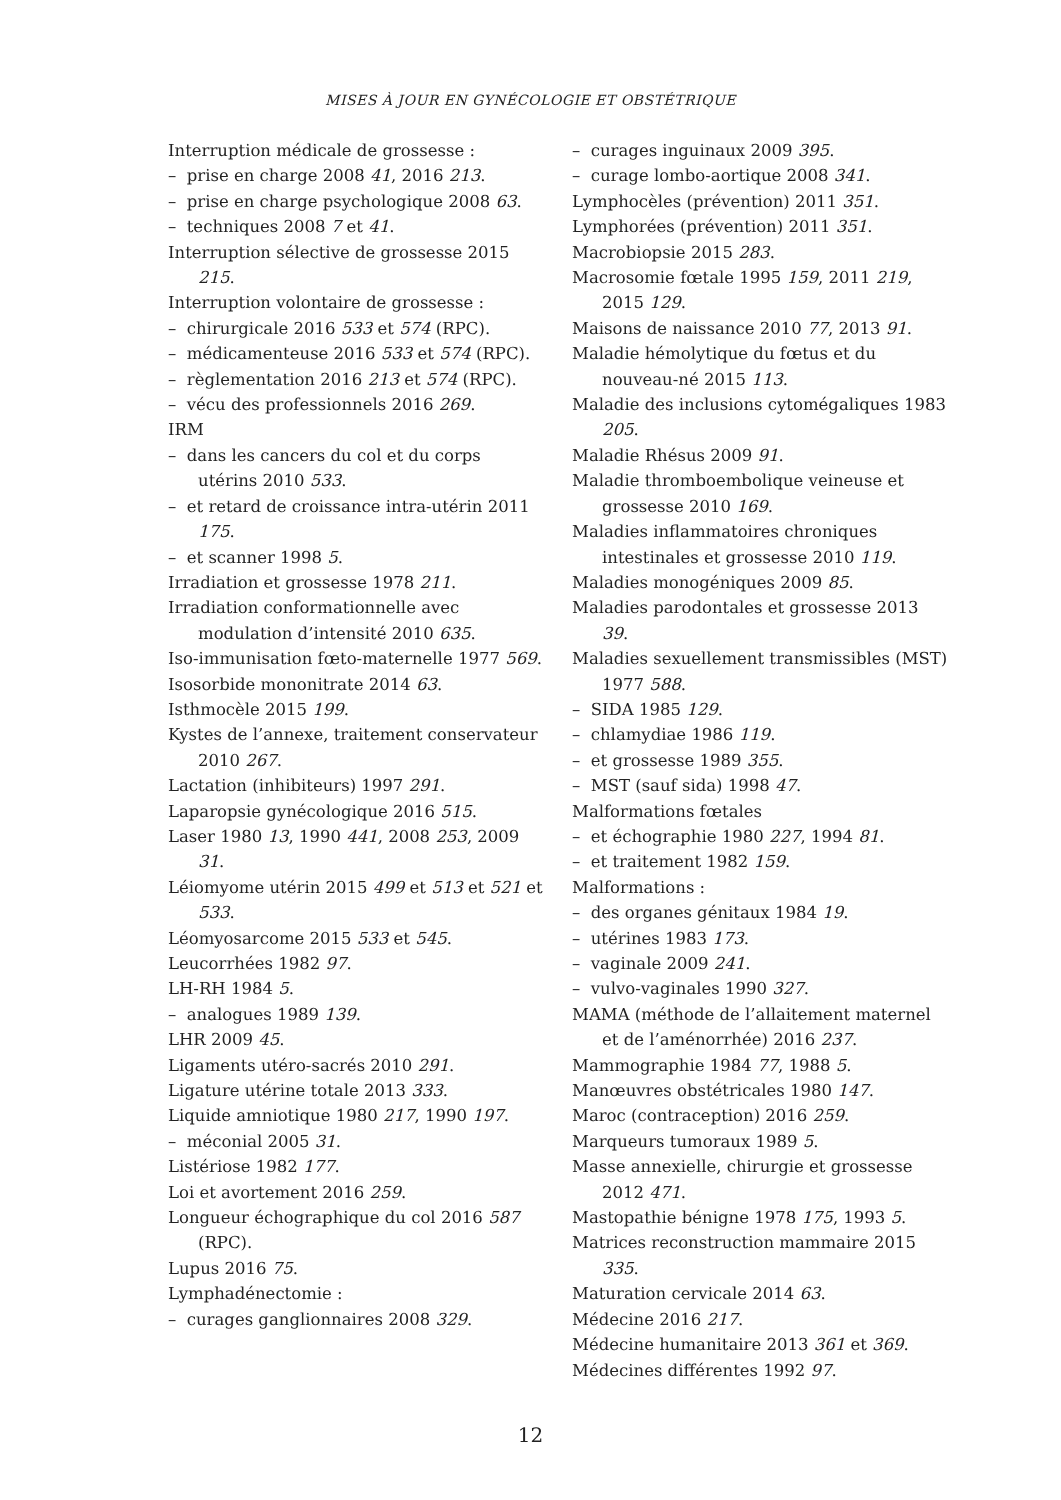MISES À JOUR EN GYNÉCOLOGIE ET OBSTÉTRIQUE
Interruption médicale de grossesse :
– prise en charge 2008 41, 2016 213.
– prise en charge psychologique 2008 63.
– techniques 2008 7 et 41.
Interruption sélective de grossesse 2015 215.
Interruption volontaire de grossesse :
– chirurgicale 2016 533 et 574 (RPC).
– médicamenteuse 2016 533 et 574 (RPC).
– règlementation 2016 213 et 574 (RPC).
– vécu des professionnels 2016 269.
IRM
– dans les cancers du col et du corps utérins 2010 533.
– et retard de croissance intra-utérin 2011 175.
– et scanner 1998 5.
Irradiation et grossesse 1978 211.
Irradiation conformationnelle avec modulation d’intensité 2010 635.
Iso-immunisation fœto-maternelle 1977 569.
Isosorbide mononitrate 2014 63.
Isthmocèle 2015 199.
Kystes de l’annexe, traitement conservateur 2010 267.
Lactation (inhibiteurs) 1997 291.
Laparopsie gynécologique 2016 515.
Laser 1980 13, 1990 441, 2008 253, 2009 31.
Léiomyome utérin 2015 499 et 513 et 521 et 533.
Léomyosarcome 2015 533 et 545.
Leucorrhées 1982 97.
LH-RH 1984 5.
– analogues 1989 139.
LHR 2009 45.
Ligaments utéro-sacrés 2010 291.
Ligature utérine totale 2013 333.
Liquide amniotique 1980 217, 1990 197.
– méconial 2005 31.
Listériose 1982 177.
Loi et avortement 2016 259.
Longueur échographique du col 2016 587 (RPC).
Lupus 2016 75.
Lymphadénectomie :
– curages ganglionnaires 2008 329.
– curages inguinaux 2009 395.
– curage lombo-aortique 2008 341.
Lymphocèles (prévention) 2011 351.
Lymphorées (prévention) 2011 351.
Macrobiopsie 2015 283.
Macrosomie fœtale 1995 159, 2011 219, 2015 129.
Maisons de naissance 2010 77, 2013 91.
Maladie hémolytique du fœtus et du nouveau-né 2015 113.
Maladie des inclusions cytomégaliques 1983 205.
Maladie Rhésus 2009 91.
Maladie thromboembolique veineuse et grossesse 2010 169.
Maladies inflammatoires chroniques intestinales et grossesse 2010 119.
Maladies monogéniques 2009 85.
Maladies parodontales et grossesse 2013 39.
Maladies sexuellement transmissibles (MST) 1977 588.
– SIDA 1985 129.
– chlamydiae 1986 119.
– et grossesse 1989 355.
– MST (sauf sida) 1998 47.
Malformations fœtales
– et échographie 1980 227, 1994 81.
– et traitement 1982 159.
Malformations :
– des organes génitaux 1984 19.
– utérines 1983 173.
– vaginale 2009 241.
– vulvo-vaginales 1990 327.
MAMA (méthode de l’allaitement maternel et de l’aménorrhée) 2016 237.
Mammographie 1984 77, 1988 5.
Manœuvres obstétricales 1980 147.
Maroc (contraception) 2016 259.
Marqueurs tumoraux 1989 5.
Masse annexielle, chirurgie et grossesse 2012 471.
Mastopathie bénigne 1978 175, 1993 5.
Matrices reconstruction mammaire 2015 335.
Maturation cervicale 2014 63.
Médecine 2016 217.
Médecine humanitaire 2013 361 et 369.
Médecines différentes 1992 97.
12